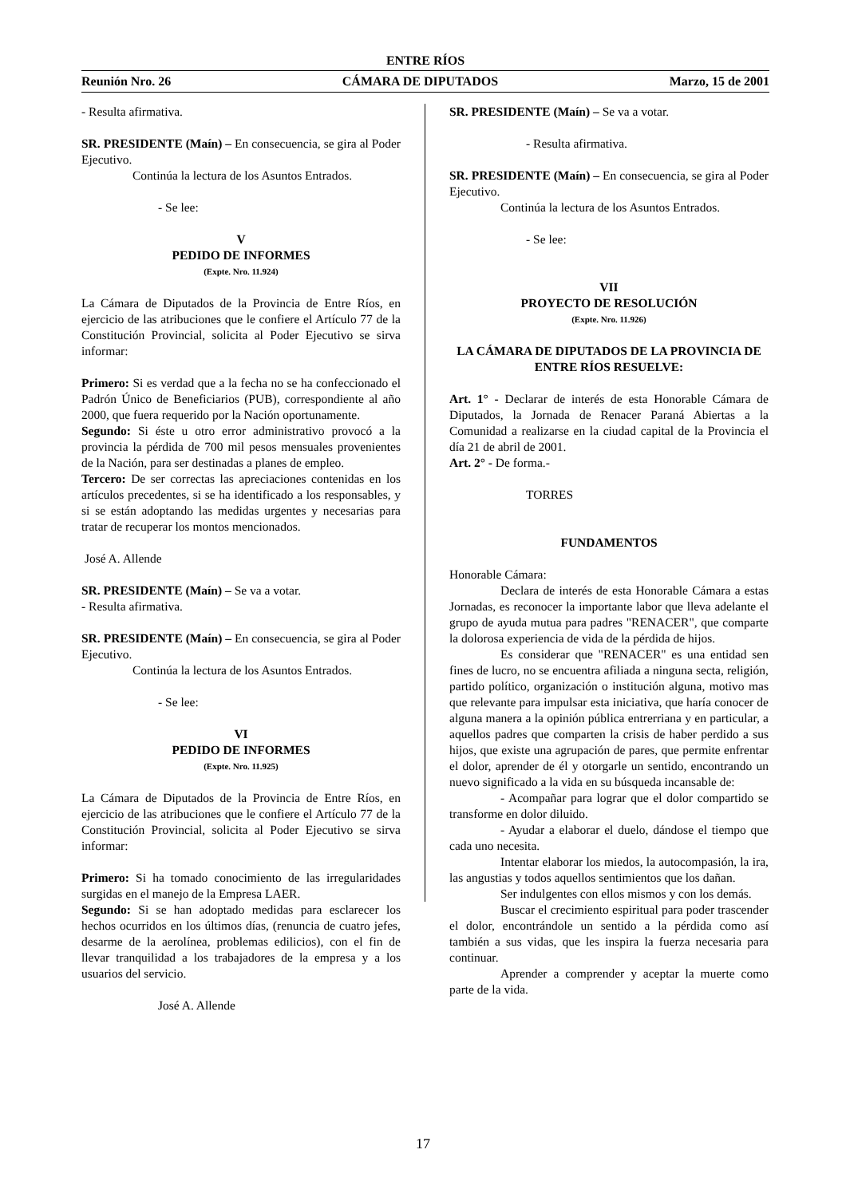ENTRE RÍOS
Reunión Nro. 26 CÁMARA DE DIPUTADOS Marzo, 15 de 2001
- Resulta afirmativa.
SR. PRESIDENTE (Maín) – En consecuencia, se gira al Poder Ejecutivo.
Continúa la lectura de los Asuntos Entrados.
- Se lee:
V
PEDIDO DE INFORMES
(Expte. Nro. 11.924)
La Cámara de Diputados de la Provincia de Entre Ríos, en ejercicio de las atribuciones que le confiere el Artículo 77 de la Constitución Provincial, solicita al Poder Ejecutivo se sirva informar:
Primero: Si es verdad que a la fecha no se ha confeccionado el Padrón Único de Beneficiarios (PUB), correspondiente al año 2000, que fuera requerido por la Nación oportunamente.
Segundo: Si éste u otro error administrativo provocó a la provincia la pérdida de 700 mil pesos mensuales provenientes de la Nación, para ser destinadas a planes de empleo.
Tercero: De ser correctas las apreciaciones contenidas en los artículos precedentes, si se ha identificado a los responsables, y si se están adoptando las medidas urgentes y necesarias para tratar de recuperar los montos mencionados.
José A. Allende
SR. PRESIDENTE (Maín) – Se va a votar.
- Resulta afirmativa.
SR. PRESIDENTE (Maín) – En consecuencia, se gira al Poder Ejecutivo.
Continúa la lectura de los Asuntos Entrados.
- Se lee:
VI
PEDIDO DE INFORMES
(Expte. Nro. 11.925)
La Cámara de Diputados de la Provincia de Entre Ríos, en ejercicio de las atribuciones que le confiere el Artículo 77 de la Constitución Provincial, solicita al Poder Ejecutivo se sirva informar:
Primero: Si ha tomado conocimiento de las irregularidades surgidas en el manejo de la Empresa LAER.
Segundo: Si se han adoptado medidas para esclarecer los hechos ocurridos en los últimos días, (renuncia de cuatro jefes, desarme de la aerolínea, problemas edilicios), con el fin de llevar tranquilidad a los trabajadores de la empresa y a los usuarios del servicio.
José A. Allende
SR. PRESIDENTE (Maín) – Se va a votar.
- Resulta afirmativa.
SR. PRESIDENTE (Maín) – En consecuencia, se gira al Poder Ejecutivo.
Continúa la lectura de los Asuntos Entrados.
- Se lee:
VII
PROYECTO DE RESOLUCIÓN
(Expte. Nro. 11.926)
LA CÁMARA DE DIPUTADOS DE LA PROVINCIA DE ENTRE RÍOS RESUELVE:
Art. 1° - Declarar de interés de esta Honorable Cámara de Diputados, la Jornada de Renacer Paraná Abiertas a la Comunidad a realizarse en la ciudad capital de la Provincia el día 21 de abril de 2001.
Art. 2° - De forma.-
TORRES
FUNDAMENTOS
Honorable Cámara:
Declara de interés de esta Honorable Cámara a estas Jornadas, es reconocer la importante labor que lleva adelante el grupo de ayuda mutua para padres "RENACER", que comparte la dolorosa experiencia de vida de la pérdida de hijos.
Es considerar que "RENACER" es una entidad sen fines de lucro, no se encuentra afiliada a ninguna secta, religión, partido político, organización o institución alguna, motivo mas que relevante para impulsar esta iniciativa, que haría conocer de alguna manera a la opinión pública entrerriana y en particular, a aquellos padres que comparten la crisis de haber perdido a sus hijos, que existe una agrupación de pares, que permite enfrentar el dolor, aprender de él y otorgarle un sentido, encontrando un nuevo significado a la vida en su búsqueda incansable de:
- Acompañar para lograr que el dolor compartido se transforme en dolor diluido.
- Ayudar a elaborar el duelo, dándose el tiempo que cada uno necesita.
Intentar elaborar los miedos, la autocompasión, la ira, las angustias y todos aquellos sentimientos que los dañan.
Ser indulgentes con ellos mismos y con los demás.
Buscar el crecimiento espiritual para poder trascender el dolor, encontrándole un sentido a la pérdida como así también a sus vidas, que les inspira la fuerza necesaria para continuar.
Aprender a comprender y aceptar la muerte como parte de la vida.
17